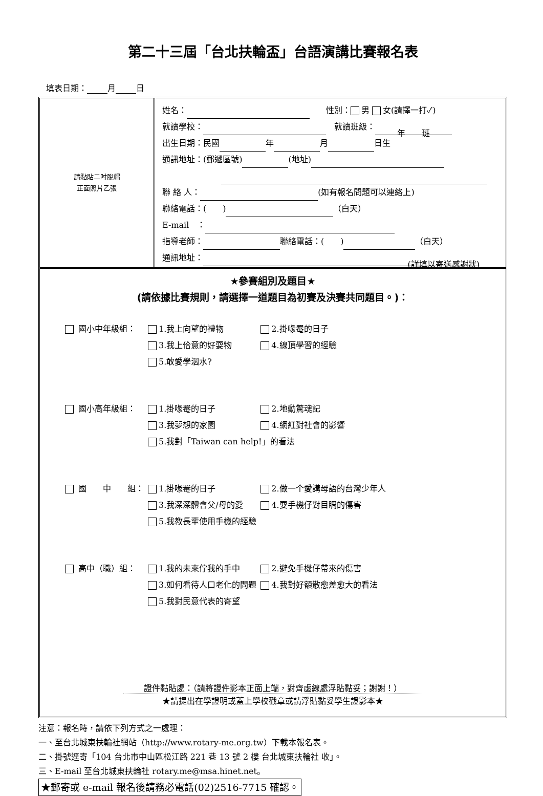第二十三屆「台北扶輪盃」台語演講比賽報名表
填表日期： 月 日
| 請黏貼二吋脫帽 正面照片乙張 | 姓名： 性別： 男 女(請擇一打✓) 就讀學校： 就讀班級： 年 班 出生日期：民國 年 月 日生 通訊地址：(郵遞區號) (地址) 聯 絡 人： (如有報名問題可以連絡上) 聯絡電話：( ) （白天） E-mail ： 指導老師： 聯絡電話：( ) （白天） 通訊地址： (詳填以寄送感謝狀) |
★參賽組別及題目★
(請依據比賽規則，請選擇一道題目為初賽及決賽共同題目。)：
| 國小中年級組： | 1.我上向望的禮物 | 2.掛喙罨的日子 |
| | 3.我上佮意的好耍物 | 4.線頂學習的經驗 |
| | 5.敢愛學泅水? | |
| 國小高年級組： | 1.掛喙罨的日子 | 2.地動驚魂記 |
| | 3.我夢想的家園 | 4.網紅對社會的影響 |
| | 5.我對「Taiwan can help!」的看法 | |
| 國 中 組： | 1.掛喙罨的日子 | 2.做一个愛講母語的台灣少年人 |
| | 3.我深深體會父/母的愛 | 4.耍手機仔對目睭的傷害 |
| | 5.我教長輩使用手機的經驗 | |
| 高中（職）組： | 1.我的未來佇我的手中 | 2.避免手機仔帶來的傷害 |
| | 3.如何看待人口老化的問題 | 4.我對好額散愈差愈大的看法 |
| | 5.我對民意代表的寄望 | |
證件黏貼處：（請將證件影本正面上端，對齊虛線處浮貼黏妥；謝謝！）
★請提出在學證明或蓋上學校戳章或請浮貼黏妥學生證影本★
注意：報名時，請依下列方式之一處理：
一、至台北城東扶輪社網站（http://www.rotary-me.org.tw）下載本報名表。
二、掛號逕寄「104 台北市中山區松江路 221 巷 13 號 2 樓 台北城東扶輪社 收」。
三、E-mail 至台北城東扶輪社 rotary.me@msa.hinet.net。
★郵寄或 e-mail 報名後請務必電話(02)2516-7715 確認。